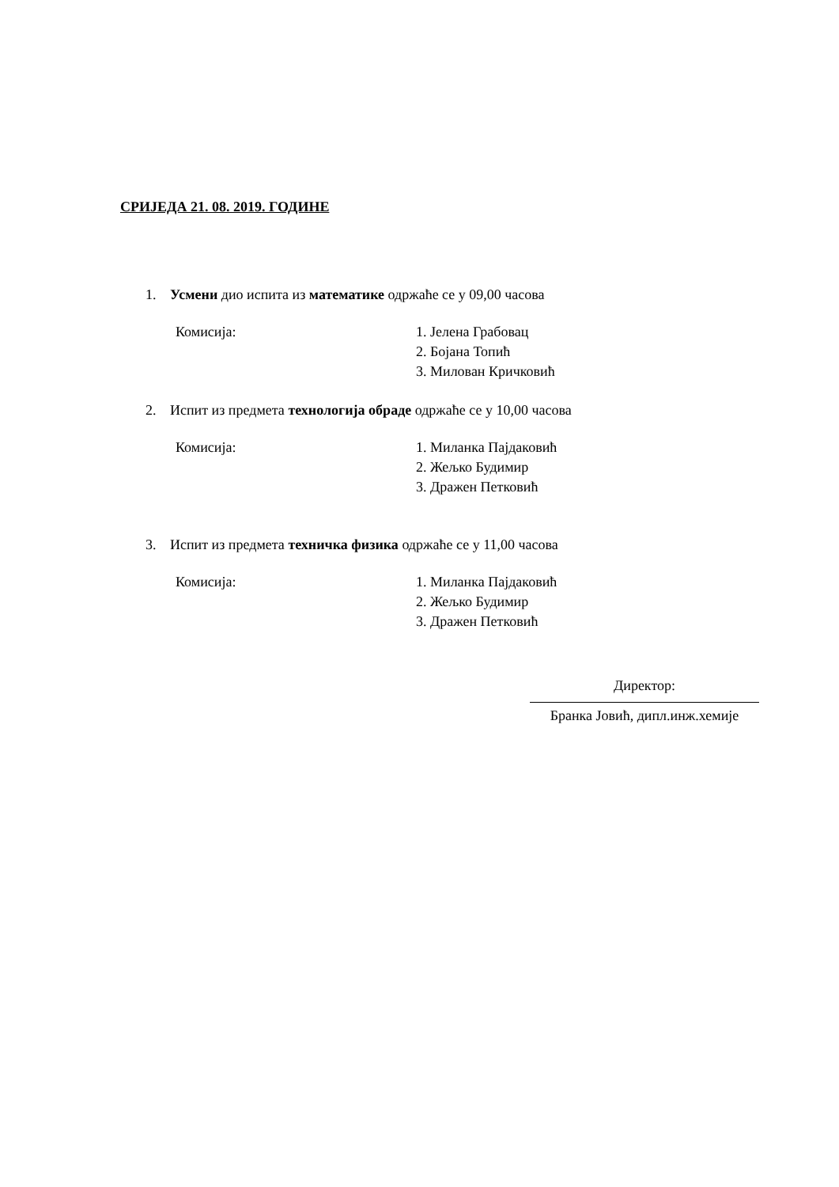СРИЈЕДА 21. 08. 2019. ГОДИНЕ
1. Усмени дио испита из математике одржаће се у 09,00 часова
Комисија: 1. Јелена Грабовац
2. Бојана Топић
3. Милован Кричковић
2. Испит из предмета технологија обраде одржаће се у 10,00 часова
Комисија: 1. Миланка Пајдаковић
2. Жељко Будимир
3. Дражен Петковић
3. Испит из предмета техничка физика одржаће се у 11,00 часова
Комисија: 1. Миланка Пајдаковић
2. Жељко Будимир
3. Дражен Петковић
Директор:
Бранка Јовић, дипл.инж.хемије